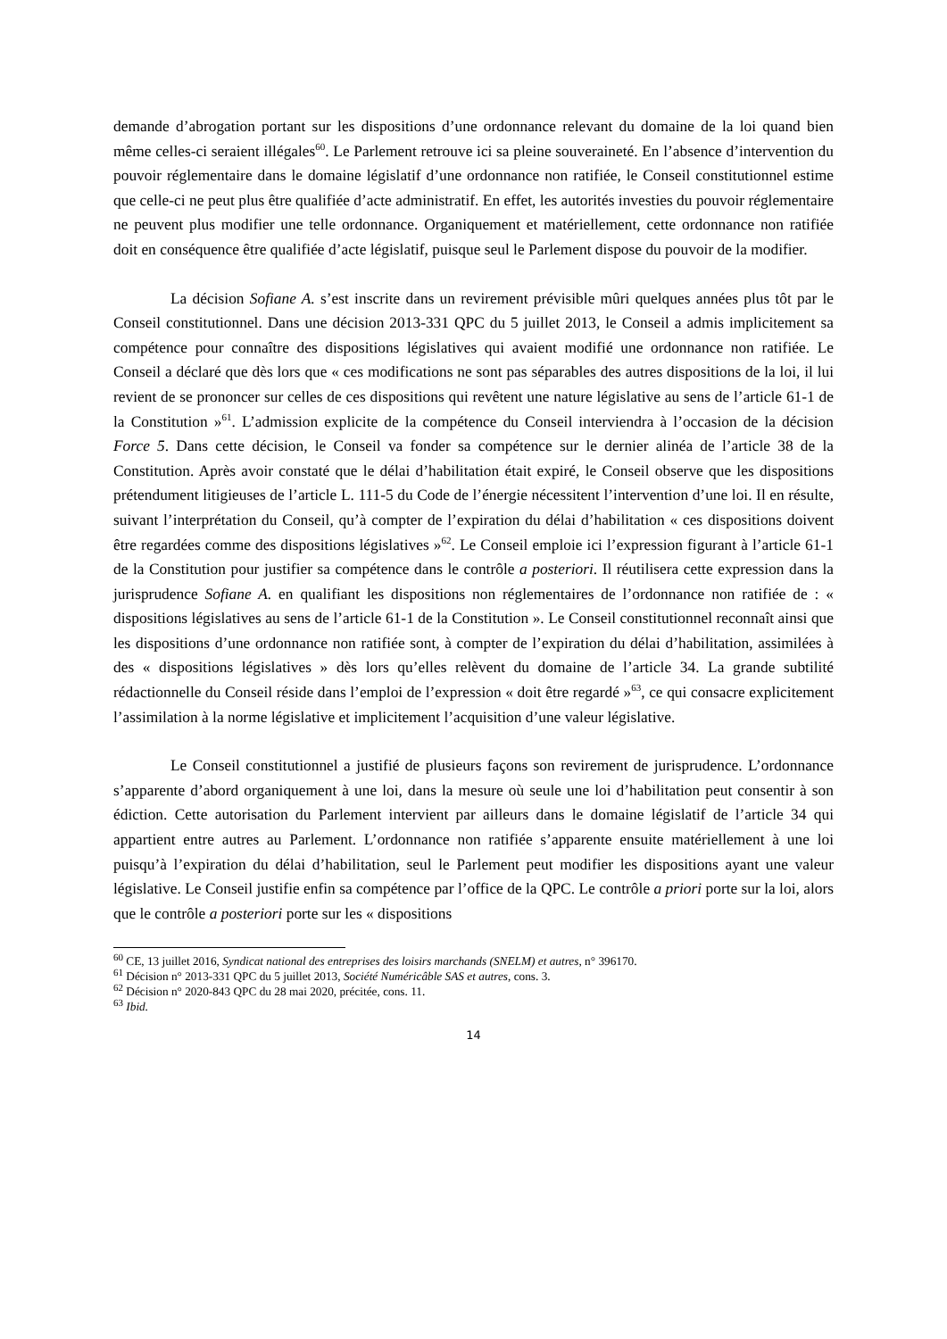demande d’abrogation portant sur les dispositions d’une ordonnance relevant du domaine de la loi quand bien même celles-ci seraient illégales<sup>60</sup>. Le Parlement retrouve ici sa pleine souveraineté. En l’absence d’intervention du pouvoir réglementaire dans le domaine législatif d’une ordonnance non ratifiée, le Conseil constitutionnel estime que celle-ci ne peut plus être qualifiée d’acte administratif. En effet, les autorités investies du pouvoir réglementaire ne peuvent plus modifier une telle ordonnance. Organiquement et matériellement, cette ordonnance non ratifiée doit en conséquence être qualifiée d’acte législatif, puisque seul le Parlement dispose du pouvoir de la modifier.
La décision Sofiane A. s’est inscrite dans un revirement prévisible mûri quelques années plus tôt par le Conseil constitutionnel. Dans une décision 2013-331 QPC du 5 juillet 2013, le Conseil a admis implicitement sa compétence pour connaître des dispositions législatives qui avaient modifié une ordonnance non ratifiée. Le Conseil a déclaré que dès lors que « ces modifications ne sont pas séparables des autres dispositions de la loi, il lui revient de se prononcer sur celles de ces dispositions qui revêtent une nature législative au sens de l’article 61-1 de la Constitution »<sup>61</sup>. L’admission explicite de la compétence du Conseil interviendra à l’occasion de la décision Force 5. Dans cette décision, le Conseil va fonder sa compétence sur le dernier alinéa de l’article 38 de la Constitution. Après avoir constaté que le délai d’habilitation était expiré, le Conseil observe que les dispositions prétendument litigieuses de l’article L. 111-5 du Code de l’énergie nécessitent l’intervention d’une loi. Il en résulte, suivant l’interprétation du Conseil, qu’à compter de l’expiration du délai d’habilitation « ces dispositions doivent être regardées comme des dispositions législatives »<sup>62</sup>. Le Conseil emploie ici l’expression figurant à l’article 61-1 de la Constitution pour justifier sa compétence dans le contrôle a posteriori. Il réutilisera cette expression dans la jurisprudence Sofiane A. en qualifiant les dispositions non réglementaires de l’ordonnance non ratifiée de : « dispositions législatives au sens de l’article 61-1 de la Constitution ». Le Conseil constitutionnel reconnaît ainsi que les dispositions d’une ordonnance non ratifiée sont, à compter de l’expiration du délai d’habilitation, assimilées à des « dispositions législatives » dès lors qu’elles relèvent du domaine de l’article 34. La grande subtilité rédactionnelle du Conseil réside dans l’emploi de l’expression « doit être regardé »<sup>63</sup>, ce qui consacre explicitement l’assimilation à la norme législative et implicitement l’acquisition d’une valeur législative.
Le Conseil constitutionnel a justifié de plusieurs façons son revirement de jurisprudence. L’ordonnance s’apparente d’abord organiquement à une loi, dans la mesure où seule une loi d’habilitation peut consentir à son édiction. Cette autorisation du Parlement intervient par ailleurs dans le domaine législatif de l’article 34 qui appartient entre autres au Parlement. L’ordonnance non ratifiée s’apparente ensuite matériellement à une loi puisqu’à l’expiration du délai d’habilitation, seul le Parlement peut modifier les dispositions ayant une valeur législative. Le Conseil justifie enfin sa compétence par l’office de la QPC. Le contrôle a priori porte sur la loi, alors que le contrôle a posteriori porte sur les « dispositions
<sup>60</sup> CE, 13 juillet 2016, Syndicat national des entreprises des loisirs marchands (SNELM) et autres, n° 396170.
<sup>61</sup> Décision n° 2013-331 QPC du 5 juillet 2013, Société Numéricâble SAS et autres, cons. 3.
<sup>62</sup> Décision n° 2020-843 QPC du 28 mai 2020, précitée, cons. 11.
<sup>63</sup> Ibid.
14